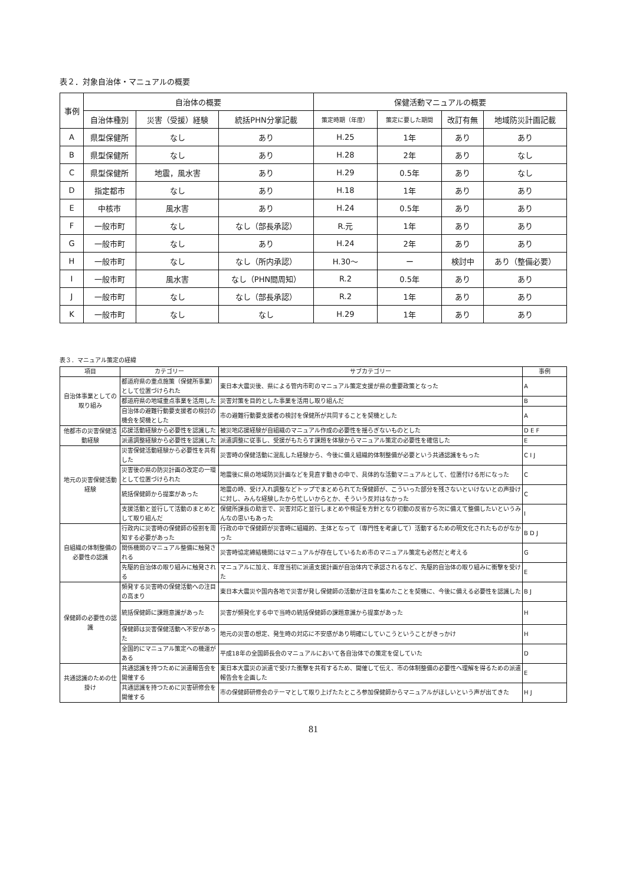表２．対象自治体・マニュアルの概要
| 事例 | 自治体の概要 | | | 保健活動マニュアルの概要 | | | |
| --- | --- | --- | --- | --- | --- | --- | --- |
| | 自治体種別 | 災害（受援）経験 | 統括PHN分掌記載 | 策定時期（年度） | 策定に要した期間 | 改訂有無 | 地域防災計画記載 |
| A | 県型保健所 | なし | あり | H.25 | 1年 | あり | あり |
| B | 県型保健所 | なし | あり | H.28 | 2年 | あり | なし |
| C | 県型保健所 | 地震，風水害 | あり | H.29 | 0.5年 | あり | なし |
| D | 指定都市 | なし | あり | H.18 | 1年 | あり | あり |
| E | 中核市 | 風水害 | あり | H.24 | 0.5年 | あり | あり |
| F | 一般市町 | なし | なし（部長承認） | R.元 | 1年 | あり | あり |
| G | 一般市町 | なし | あり | H.24 | 2年 | あり | あり |
| H | 一般市町 | なし | なし（所内承認） | H.30〜 | ー | 検討中 | あり（整備必要） |
| I | 一般市町 | 風水害 | なし（PHN間周知） | R.2 | 0.5年 | あり | あり |
| J | 一般市町 | なし | なし（部長承認） | R.2 | 1年 | あり | あり |
| K | 一般市町 | なし | なし | H.29 | 1年 | あり | あり |
表３．マニュアル策定の経緯
| 項目 | カテゴリー | サブカテゴリー | 事例 |
| --- | --- | --- | --- |
| 自治体事業としての取り組み | 都道府県の重点施策（保健所事業）として位置づけられた | 東日本大震災後、県による管内市町のマニュアル策定支援が県の重要政策となった | A |
| | 都道府県の地域重点事業を活用した | 災害対策を目的とした事業を活用し取り組んだ | B |
| | 自治体の避難行動要支援者の検討の機会を契機とした | 市の避難行動要支援者の検討を保健所が共同することを契機とした | A |
| 他都市の災害保健活動経験 | 応援活動経験から必要性を認識した | 被災地応援経験が自組織のマニュアル作成の必要性を揺らぎないものとした | D E F |
| | 派遣調整経験から必要性を認識した | 派遣調整に従事し、受援がもたらす課題を体験からマニュアル策定の必要性を確信した | E |
| 地元の災害保健活動経験 | 災害保健活動経験から必要性を共有した | 災害時の保健活動に混乱した経験から、今後に備え組織的体制整備が必要という共通認識をもった | C I J |
| | 災害後の県の防災計画の改定の一環として位置づけられた | 地震後に県の地域防災計画などを見直す動きの中で、具体的な活動マニュアルとして、位置付ける形になった | C |
| | 統括保健師から提案があった | 地震の時、受け入れ調整などトップでまとめられてた保健師が、こういった部分を残さないといけないとの声掛けに対し、みんな経験したから忙しいからとか、そういう反対はなかった | C |
| | 支援活動と並行して活動のまとめとして取り組んだ | 保健所課長の助言で、災害対応と並行しまとめや検証を方針となり初動の反省から次に備えて整備したいというみんなの思いもあった | I |
| 自組織の体制整備の必要性の認識 | 行政内に災害時の保健師の役割を周知する必要があった | 行政の中で保健師が災害時に組織的、主体となって（専門性を考慮して）活動するための明文化されたものがなかった | B D J |
| | 関係機関のマニュアル整備に触発される | 災害時協定締結機関にはマニュアルが存在しているため市のマニュアル策定も必然だと考える | G |
| | 先駆的自治体の取り組みに触発される | マニュアルに加え、年度当初に派遣支援計画が自治体内で承認されるなど、先駆的自治体の取り組みに衝撃を受けた | E |
| 保健師の必要性の認識 | 頻発する災害時の保健活動への注目の高まり | 東日本大震災や国内各地で災害が発し保健師の活動が注目を集めたことを契機に、今後に備える必要性を認識した | B J |
| | 統括保健師に課題意識があった | 災害が頻発化する中で当時の統括保健師の課題意識から提案があった | H |
| | 保健師は災害保健活動へ不安があった | 地元の災害の想定、発生時の対応に不安感があり明確にしていこうということがきっかけ | H |
| | 全国的にマニュアル策定への機運がある | 平成18年の全国師長会のマニュアルにおいて各自治体での策定を促していた | D |
| 共通認識のための仕掛け | 共通認識を持つために派遣報告会を開催する | 東日本大震災の派遣で受けた衝撃を共有するため、開催して伝え、市の体制整備の必要性へ理解を得るための派遣報告会を企画した | E |
| | 共通認識を持つために災害研修会を開催する | 市の保健師研修会のテーマとして取り上げたたところ参加保健師からマニュアルがほしいという声が出てきた | H J |
81